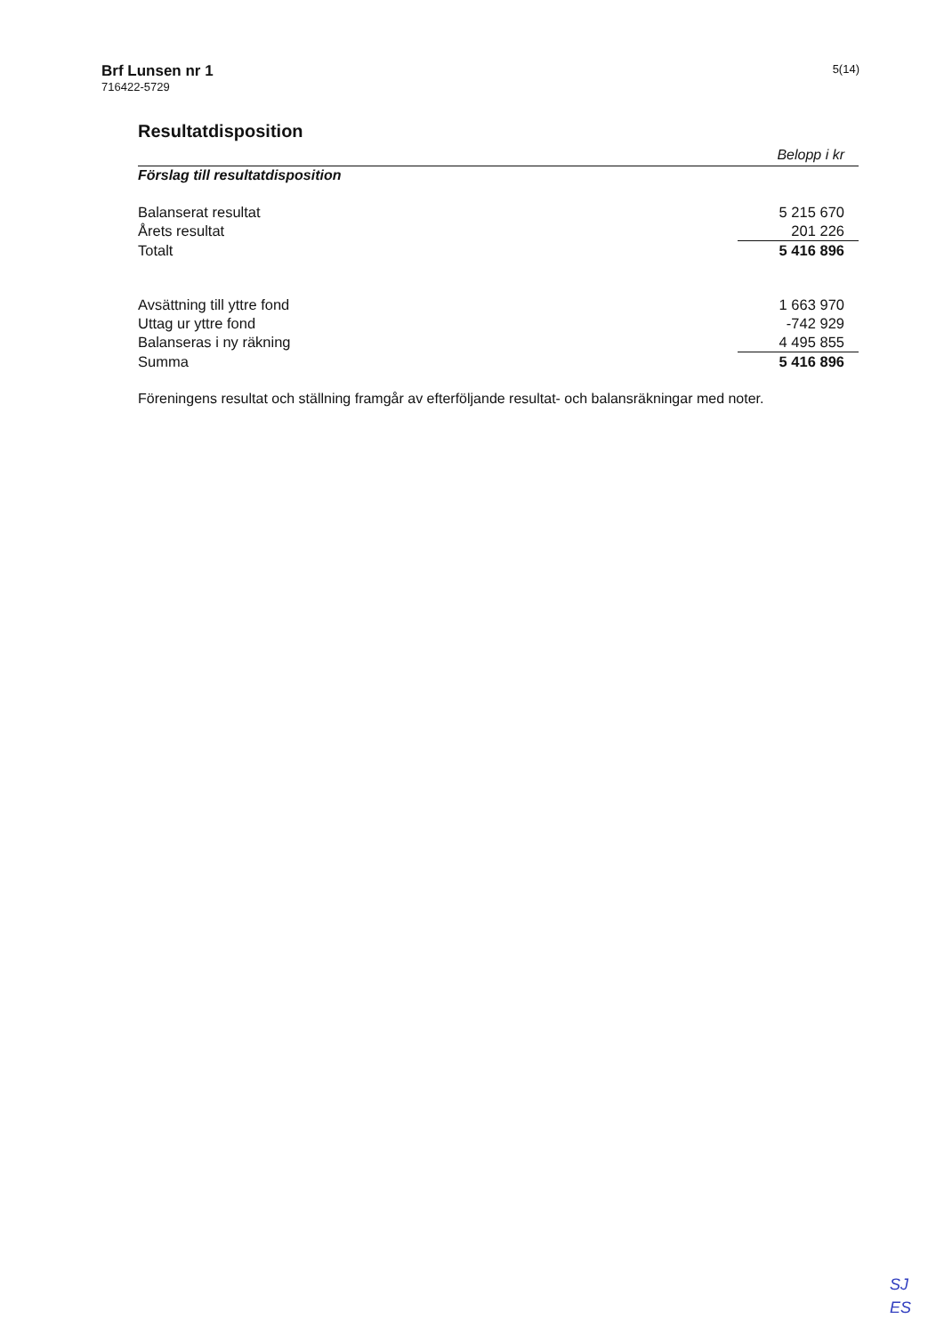Brf Lunsen nr 1
716422-5729
5(14)
Resultatdisposition
Belopp i kr
Förslag till resultatdisposition
| Balanserat resultat | 5 215 670 |
| Årets resultat | 201 226 |
| Totalt | 5 416 896 |
| Avsättning till yttre fond | 1 663 970 |
| Uttag ur yttre fond | -742 929 |
| Balanseras i ny räkning | 4 495 855 |
| Summa | 5 416 896 |
Föreningens resultat och ställning framgår av efterföljande resultat- och balansräkningar med noter.
SJ
ES